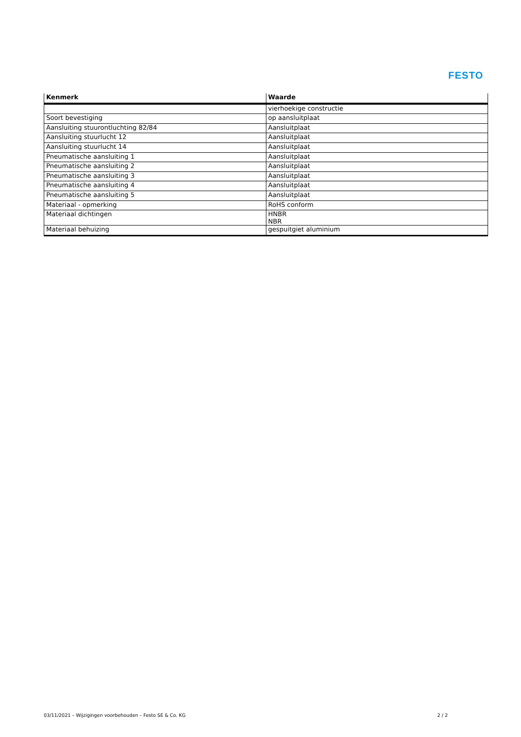FESTO
| Kenmerk | Waarde |
| --- | --- |
| | vierhoekige constructie |
| Soort bevestiging | op aansluitplaat |
| Aansluiting stuurontluchting 82/84 | Aansluitplaat |
| Aansluiting stuurlucht 12 | Aansluitplaat |
| Aansluiting stuurlucht 14 | Aansluitplaat |
| Pneumatische aansluiting 1 | Aansluitplaat |
| Pneumatische aansluiting 2 | Aansluitplaat |
| Pneumatische aansluiting 3 | Aansluitplaat |
| Pneumatische aansluiting 4 | Aansluitplaat |
| Pneumatische aansluiting 5 | Aansluitplaat |
| Materiaal - opmerking | RoHS conform |
| Materiaal dichtingen | HNBR NBR |
| Materiaal behuizing | gespuitgiet aluminium |
03/11/2021 – Wijzigingen voorbehouden – Festo SE & Co. KG 2 / 2